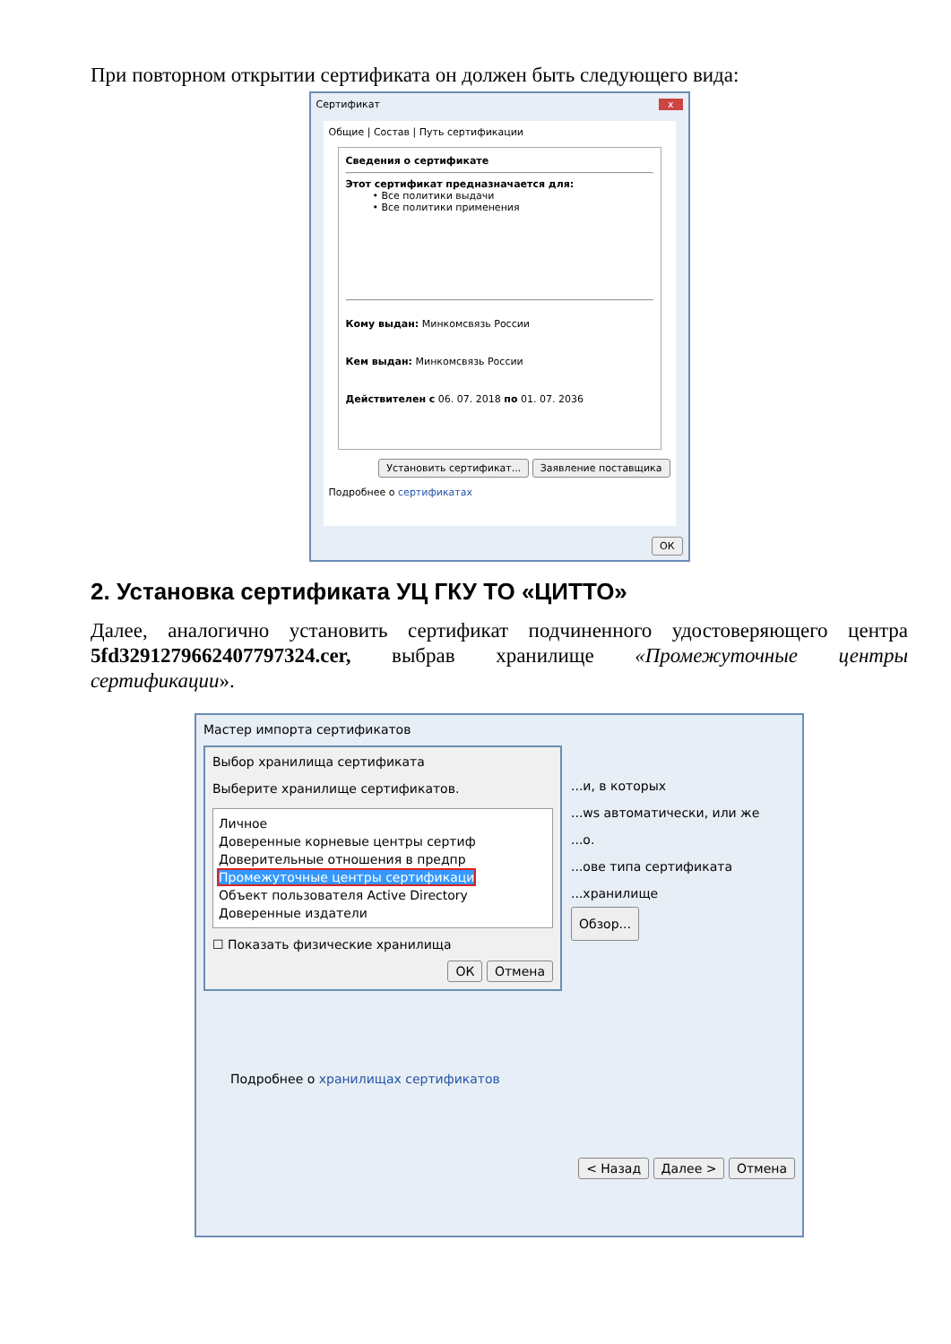При повторном открытии сертификата он должен быть следующего вида:
Сертификат x
Общие | Состав | Путь сертификации
Сведения о сертификате
Этот сертификат предназначается для:
• Все политики выдачи
• Все политики применения
Кому выдан: Минкомсвязь России
Кем выдан: Минкомсвязь России
Действителен с 06. 07. 2018 по 01. 07. 2036
Установить сертификат... Заявление поставщика
Подробнее о сертификатах
ОК
2. Установка сертификата УЦ ГКУ ТО «ЦИТТО»
Далее, аналогично установить сертификат подчиненного удостоверяющего центра 5fd329127966240779732​4.cer, выбрав хранилище «Промежуточные центры сертификации».
Мастер импорта сертификатов
Выбор хранилища сертификата
Выберите хранилище сертификатов.
Личное
Доверенные корневые центры сертиф
Доверительные отношения в предпр
Промежуточные центры сертификаци
Объект пользователя Active Directory
Доверенные издатели
☐ Показать физические хранилища
ОК Отмена
...и, в которых
...ws автоматически, или же
...о.
...ове типа сертификата
...хранилище
Обзор...
Подробнее о хранилищах сертификатов
< Назад Далее > Отмена